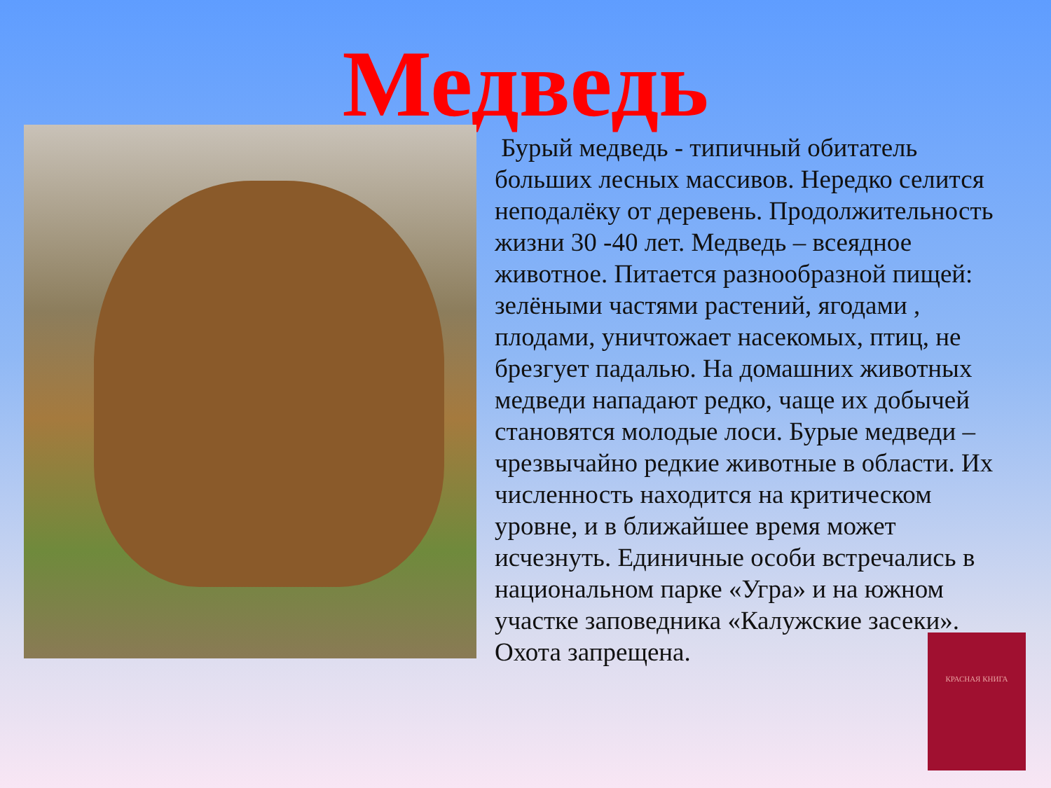Медведь
Бурый медведь - типичный обитатель больших лесных массивов. Нередко селится неподалёку от деревень. Продолжительность жизни 30 -40 лет. Медведь – всеядное животное. Питается разнообразной пищей: зелёными частями растений, ягодами , плодами, уничтожает насекомых, птиц, не брезгует падалью. На домашних животных медведи нападают редко, чаще их добычей становятся молодые лоси. Бурые медведи – чрезвычайно редкие животные в области. Их численность находится на критическом уровне, и в ближайшее время может исчезнуть. Единичные особи встречались в национальном парке «Угра» и на южном участке заповедника «Калужские засеки». Охота запрещена.
КРАСНАЯ КНИГА